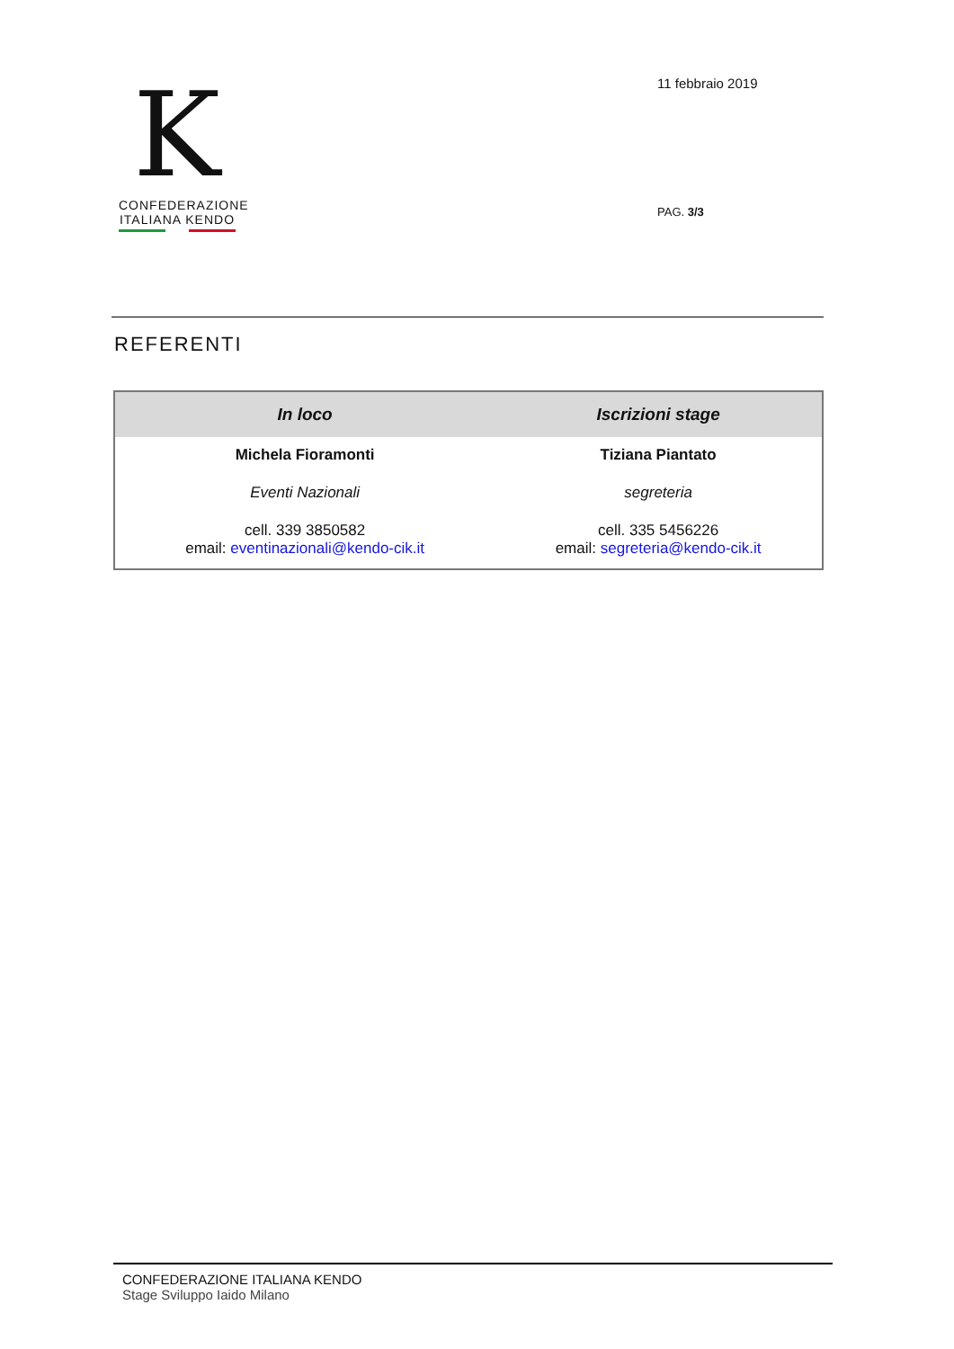K
CONFEDERAZIONE
ITALIANA KENDO
11 febbraio 2019
PAG. 3/3
REFERENTI
| In loco | Iscrizioni stage |
| --- | --- |
| Michela Fioramonti | Tiziana Piantato |
| Eventi Nazionali | segreteria |
| cell. 339 3850582 email: eventinazionali@kendo-cik.it | cell. 335 5456226 email: segreteria@kendo-cik.it |
CONFEDERAZIONE ITALIANA KENDO
Stage Sviluppo Iaido Milano